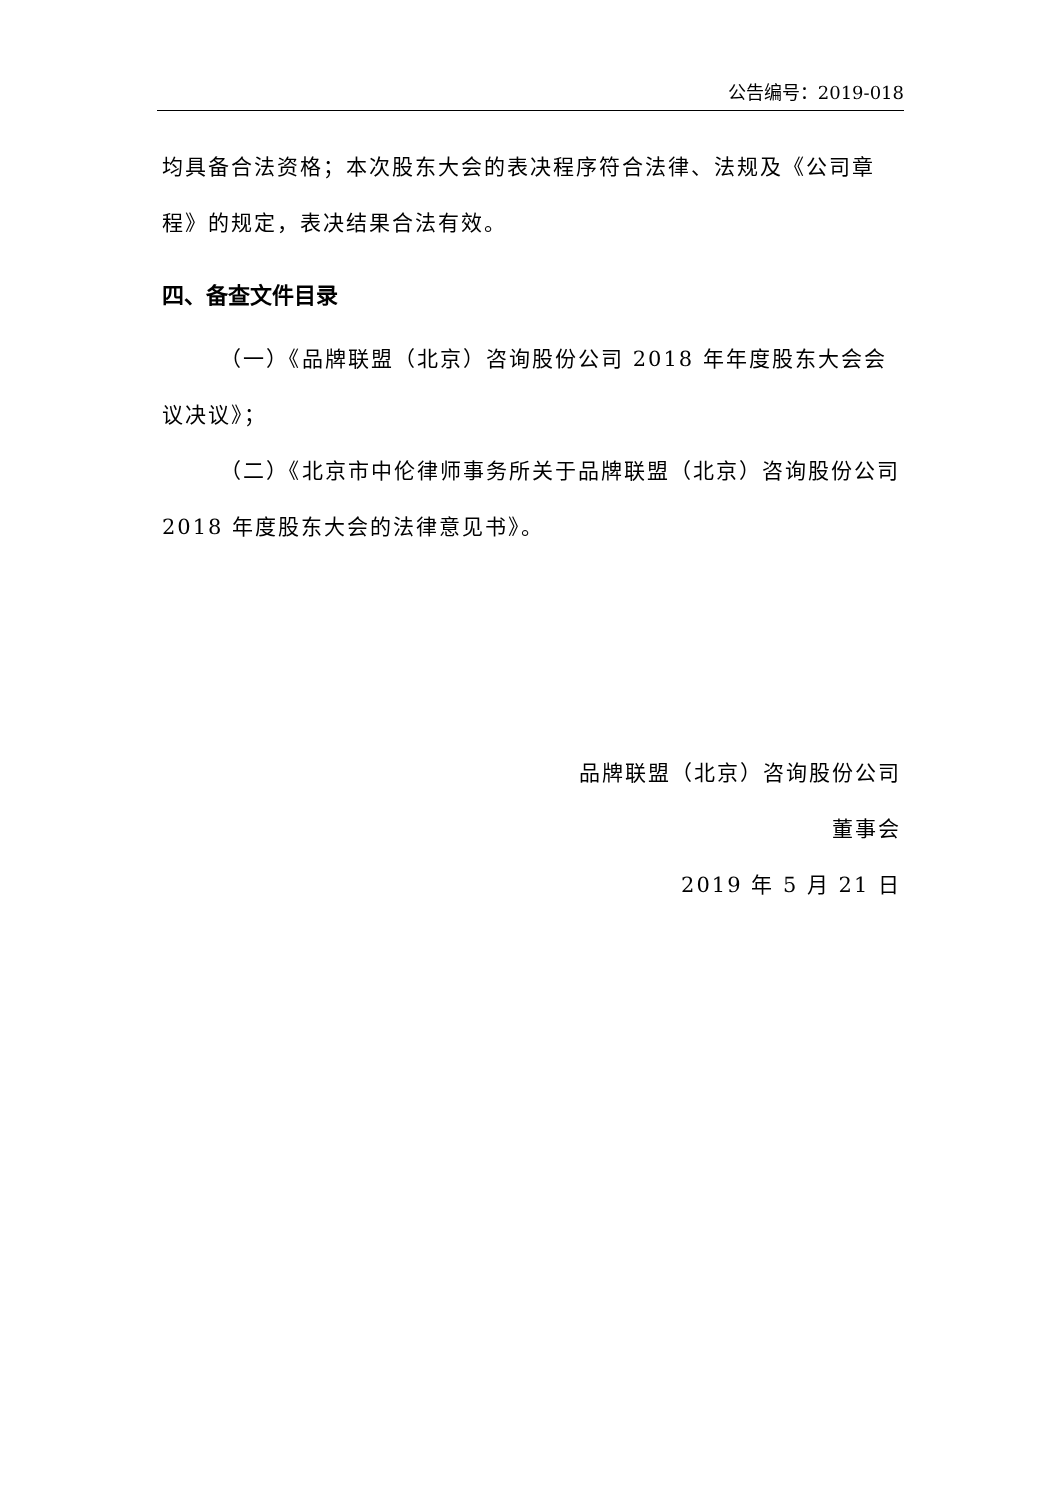公告编号：2019-018
均具备合法资格；本次股东大会的表决程序符合法律、法规及《公司章程》的规定，表决结果合法有效。
四、备查文件目录
（一）《品牌联盟（北京）咨询股份公司 2018 年年度股东大会会议决议》；
（二）《北京市中伦律师事务所关于品牌联盟（北京）咨询股份公司 2018 年度股东大会的法律意见书》。
品牌联盟（北京）咨询股份公司
董事会
2019 年 5 月 21 日